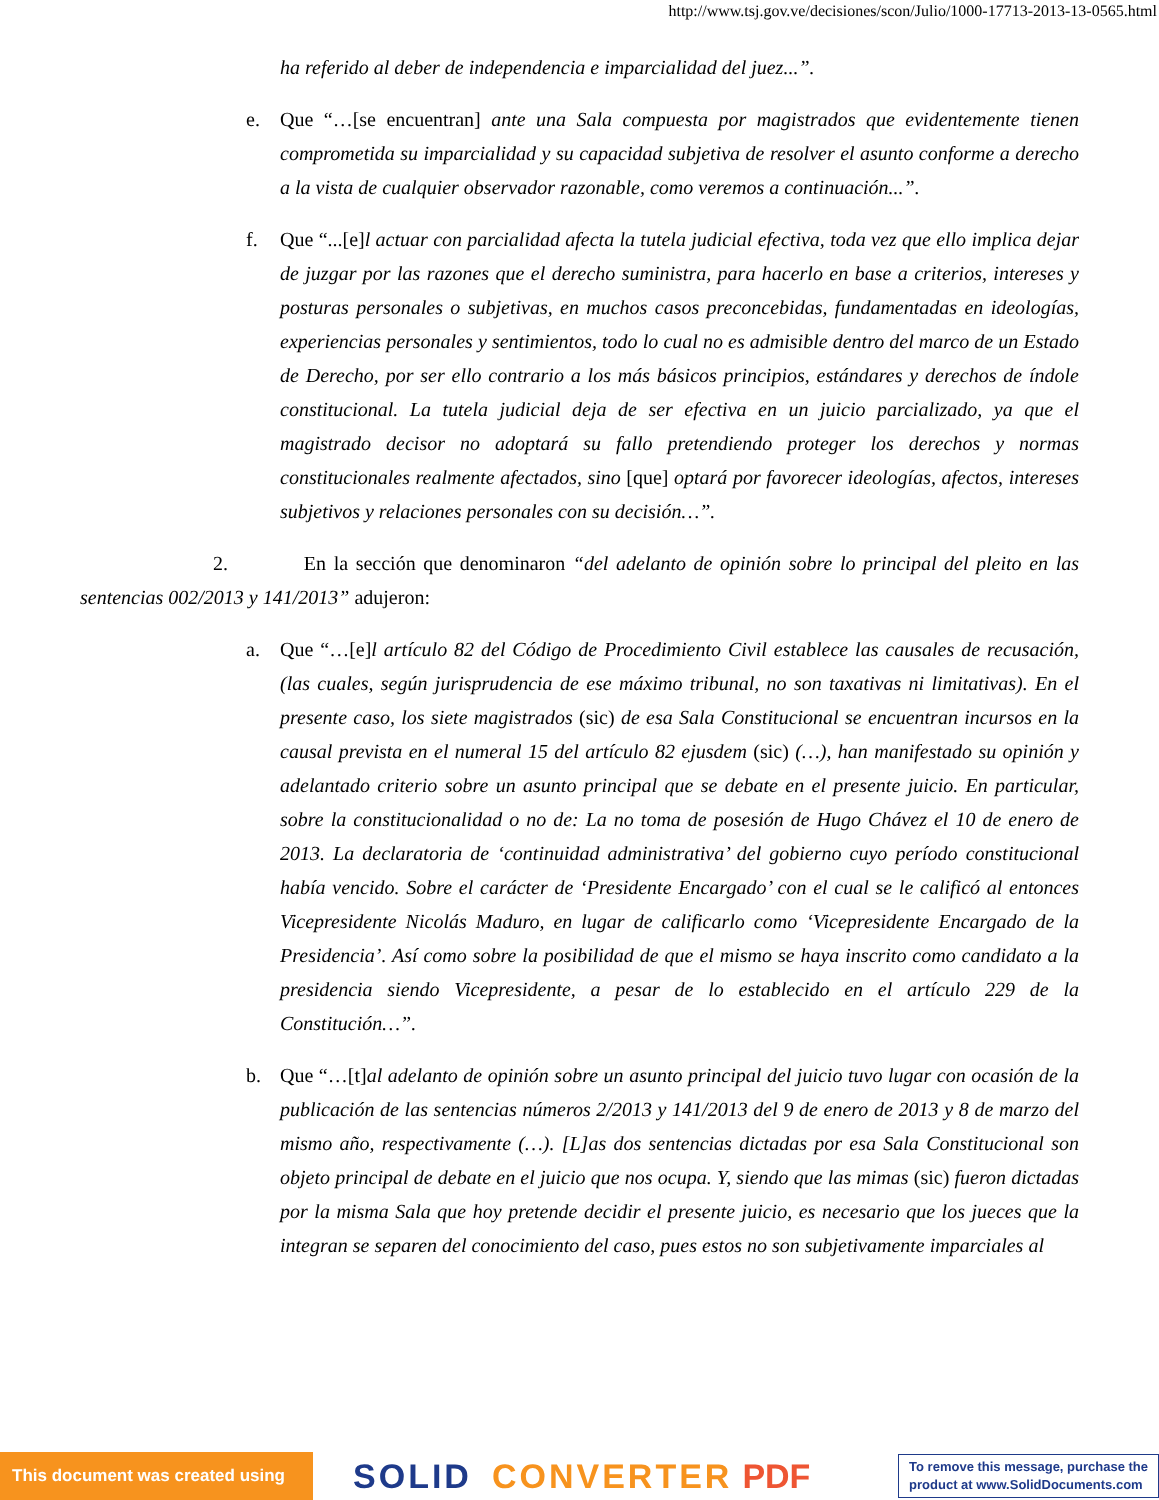http://www.tsj.gov.ve/decisiones/scon/Julio/1000-17713-2013-13-0565.html
ha referido al deber de independencia e imparcialidad del juez...”.
e. Que “…[se encuentran] ante una Sala compuesta por magistrados que evidentemente tienen comprometida su imparcialidad y su capacidad subjetiva de resolver el asunto conforme a derecho a la vista de cualquier observador razonable, como veremos a continuación...”.
f. Que “...[e]l actuar con parcialidad afecta la tutela judicial efectiva, toda vez que ello implica dejar de juzgar por las razones que el derecho suministra, para hacerlo en base a criterios, intereses y posturas personales o subjetivas, en muchos casos preconcebidas, fundamentadas en ideologías, experiencias personales y sentimientos, todo lo cual no es admisible dentro del marco de un Estado de Derecho, por ser ello contrario a los más básicos principios, estándares y derechos de índole constitucional. La tutela judicial deja de ser efectiva en un juicio parcializado, ya que el magistrado decisor no adoptará su fallo pretendiendo proteger los derechos y normas constitucionales realmente afectados, sino [que] optará por favorecer ideologías, afectos, intereses subjetivos y relaciones personales con su decisión…”.
2. En la sección que denominaron “del adelanto de opinión sobre lo principal del pleito en las sentencias 002/2013 y 141/2013” adujeron:
a. Que “…[e]l artículo 82 del Código de Procedimiento Civil establece las causales de recusación, (las cuales, según jurisprudencia de ese máximo tribunal, no son taxativas ni limitativas). En el presente caso, los siete magistrados (sic) de esa Sala Constitucional se encuentran incursos en la causal prevista en el numeral 15 del artículo 82 ejusdem (sic) (…), han manifestado su opinión y adelantado criterio sobre un asunto principal que se debate en el presente juicio. En particular, sobre la constitucionalidad o no de: La no toma de posesión de Hugo Chávez el 10 de enero de 2013. La declaratoria de ‘continuidad administrativa’ del gobierno cuyo período constitucional había vencido. Sobre el carácter de ‘Presidente Encargado’ con el cual se le calificó al entonces Vicepresidente Nicolás Maduro, en lugar de calificarlo como ‘Vicepresidente Encargado de la Presidencia’. Así como sobre la posibilidad de que el mismo se haya inscrito como candidato a la presidencia siendo Vicepresidente, a pesar de lo establecido en el artículo 229 de la Constitución…”.
b. Que “…[t]al adelanto de opinión sobre un asunto principal del juicio tuvo lugar con ocasión de la publicación de las sentencias números 2/2013 y 141/2013 del 9 de enero de 2013 y 8 de marzo del mismo año, respectivamente (…). [L]as dos sentencias dictadas por esa Sala Constitucional son objeto principal de debate en el juicio que nos ocupa. Y, siendo que las mimas (sic) fueron dictadas por la misma Sala que hoy pretende decidir el presente juicio, es necesario que los jueces que la integran se separen del conocimiento del caso, pues estos no son subjetivamente imparciales al
This document was created using SOLID CONVERTER PDF To remove this message, purchase the
product at www.SolidDocuments.com